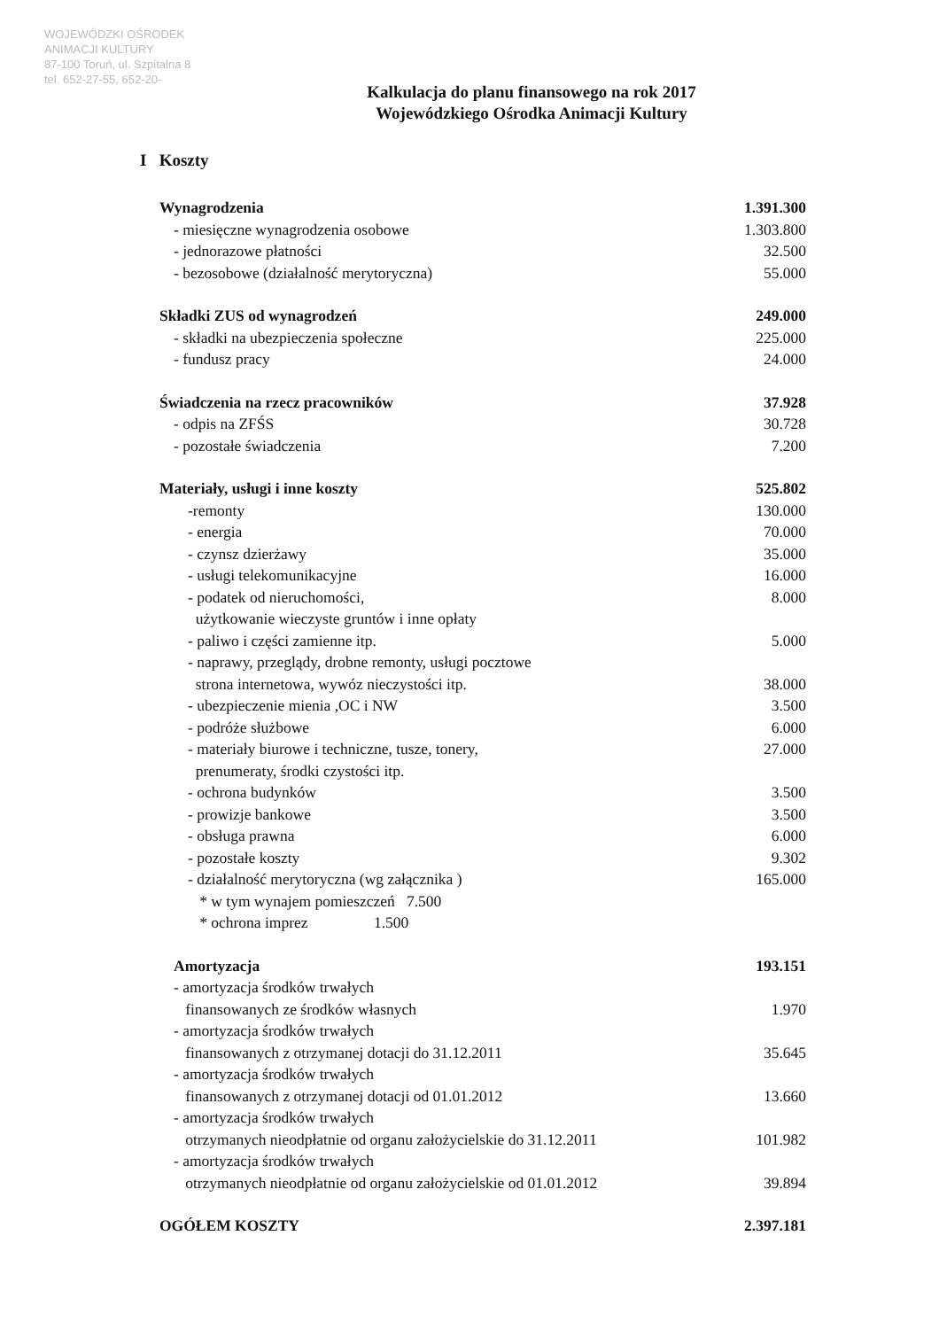WOJEWÓDZKI OŚRODEK
ANIMACJI KULTURY
87-100 Toruń, ul. Szpitalna 8
tel. 652-27-55, 652-20-
Kalkulacja do planu finansowego na rok 2017
Wojewódzkiego Ośrodka Animacji Kultury
I Koszty
| Wynagrodzenia | 1.391.300 |
| - miesięczne wynagrodzenia osobowe | 1.303.800 |
| - jednorazowe płatności | 32.500 |
| - bezosobowe (działalność merytoryczna) | 55.000 |
| Składki ZUS od wynagrodzeń | 249.000 |
| - składki na ubezpieczenia społeczne | 225.000 |
| - fundusz pracy | 24.000 |
| Świadczenia na rzecz pracowników | 37.928 |
| - odpis na ZFŚS | 30.728 |
| - pozostałe świadczenia | 7.200 |
| Materiały, usługi i inne koszty | 525.802 |
| -remonty | 130.000 |
| - energia | 70.000 |
| - czynsz dzierżawy | 35.000 |
| - usługi telekomunikacyjne | 16.000 |
| - podatek od nieruchomości, użytkowanie wieczyste gruntów i inne opłaty | 8.000 |
| - paliwo i części zamienne itp. | 5.000 |
| - naprawy, przeglądy, drobne remonty, usługi pocztowe strona internetowa, wywóz nieczystości itp. | 38.000 |
| - ubezpieczenie mienia ,OC i NW | 3.500 |
| - podróże służbowe | 6.000 |
| - materiały biurowe i techniczne, tusze, tonery, prenumeraty, środki czystości itp. | 27.000 |
| - ochrona budynków | 3.500 |
| - prowizje bankowe | 3.500 |
| - obsługa prawna | 6.000 |
| - pozostałe koszty | 9.302 |
| - działalność merytoryczna (wg załącznika ) * w tym wynajem pomieszczeń 7.500 * ochrona imprez 1.500 | 165.000 |
| Amortyzacja | 193.151 |
| - amortyzacja środków trwałych finansowanych ze środków własnych | 1.970 |
| - amortyzacja środków trwałych finansowanych z otrzymanej dotacji do 31.12.2011 | 35.645 |
| - amortyzacja środków trwałych finansowanych z otrzymanej dotacji od 01.01.2012 | 13.660 |
| - amortyzacja środków trwałych otrzymanych nieodpłatnie od organu założycielskie do 31.12.2011 | 101.982 |
| - amortyzacja środków trwałych otrzymanych nieodpłatnie od organu założycielskie od 01.01.2012 | 39.894 |
| OGÓŁEM KOSZTY | 2.397.181 |